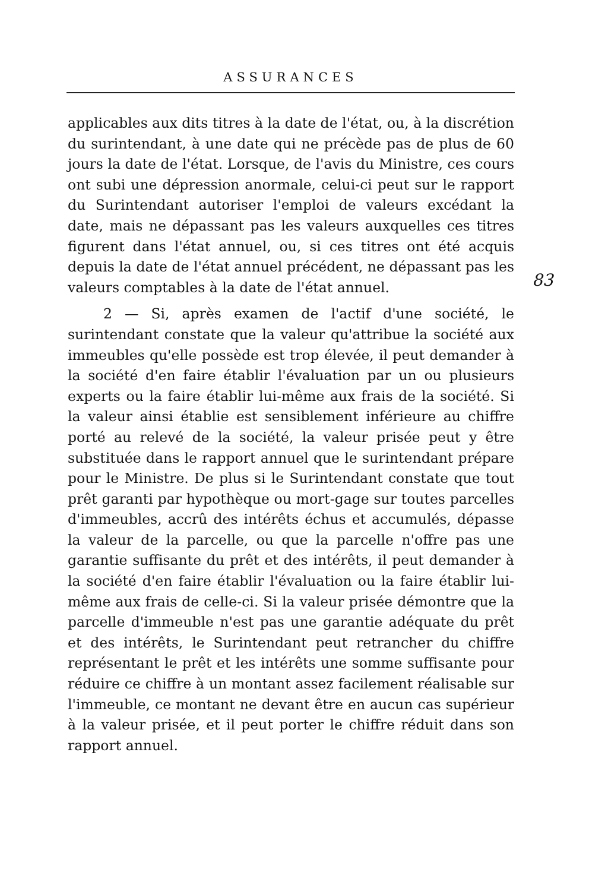ASSURANCES
applicables aux dits titres à la date de l'état, ou, à la discrétion du surintendant, à une date qui ne précède pas de plus de 60 jours la date de l'état. Lorsque, de l'avis du Ministre, ces cours ont subi une dépression anormale, celui-ci peut sur le rapport du Surintendant autoriser l'emploi de valeurs excédant la date, mais ne dépassant pas les valeurs auxquelles ces titres figurent dans l'état annuel, ou, si ces titres ont été acquis depuis la date de l'état annuel précédent, ne dépassant pas les valeurs comptables à la date de l'état annuel.
2 — Si, après examen de l'actif d'une société, le surintendant constate que la valeur qu'attribue la société aux immeubles qu'elle possède est trop élevée, il peut demander à la société d'en faire établir l'évaluation par un ou plusieurs experts ou la faire établir lui-même aux frais de la société. Si la valeur ainsi établie est sensiblement inférieure au chiffre porté au relevé de la société, la valeur prisée peut y être substituée dans le rapport annuel que le surintendant prépare pour le Ministre. De plus si le Surintendant constate que tout prêt garanti par hypothèque ou mort-gage sur toutes parcelles d'immeubles, accrû des intérêts échus et accumulés, dépasse la valeur de la parcelle, ou que la parcelle n'offre pas une garantie suffisante du prêt et des intérêts, il peut demander à la société d'en faire établir l'évaluation ou la faire établir lui-même aux frais de celle-ci. Si la valeur prisée démontre que la parcelle d'immeuble n'est pas une garantie adéquate du prêt et des intérêts, le Surintendant peut retrancher du chiffre représentant le prêt et les intérêts une somme suffisante pour réduire ce chiffre à un montant assez facilement réalisable sur l'immeuble, ce montant ne devant être en aucun cas supérieur à la valeur prisée, et il peut porter le chiffre réduit dans son rapport annuel.
83